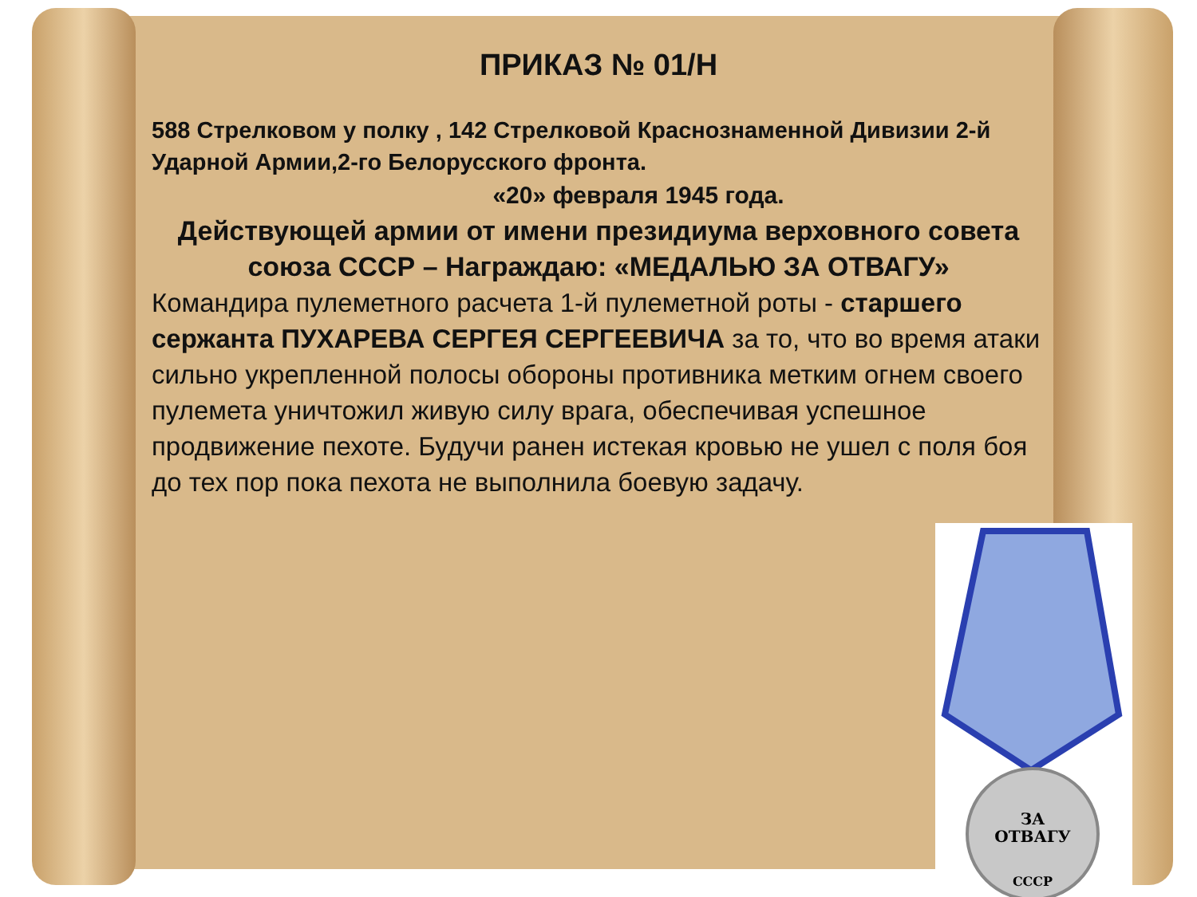ПРИКАЗ № 01/Н
588 Стрелковом у полку , 142 Стрелковой Краснознаменной Дивизии 2-й Ударной Армии,2-го Белорусского фронта.
«20» февраля 1945 года.
Действующей армии от имени президиума верховного совета союза СССР – Награждаю: «МЕДАЛЬЮ ЗА ОТВАГУ»
Командира пулеметного расчета 1-й пулеметной роты - старшего сержанта ПУХАРЕВА СЕРГЕЯ СЕРГЕЕВИЧА за то, что во время атаки сильно укрепленной полосы обороны противника метким огнем своего пулемета уничтожил живую силу врага, обеспечивая успешное продвижение пехоте. Будучи ранен истекая кровью не ушел с поля боя до тех пор пока пехота не выполнила боевую задачу.
ЗА
ОТВАГУ
СССР